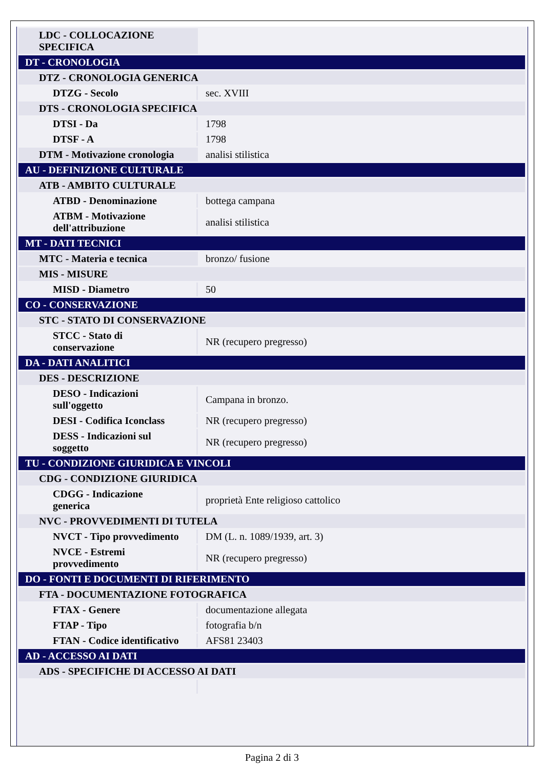| LDC - COLLOCAZIONE SPECIFICA | |
| DT - CRONOLOGIA | |
| DTZ - CRONOLOGIA GENERICA | |
| DTZG - Secolo | sec. XVIII |
| DTS - CRONOLOGIA SPECIFICA | |
| DTSI - Da | 1798 |
| DTSF - A | 1798 |
| DTM - Motivazione cronologia | analisi stilistica |
| AU - DEFINIZIONE CULTURALE | |
| ATB - AMBITO CULTURALE | |
| ATBD - Denominazione | bottega campana |
| ATBM - Motivazione dell'attribuzione | analisi stilistica |
| MT - DATI TECNICI | |
| MTC - Materia e tecnica | bronzo/ fusione |
| MIS - MISURE | |
| MISD - Diametro | 50 |
| CO - CONSERVAZIONE | |
| STC - STATO DI CONSERVAZIONE | |
| STCC - Stato di conservazione | NR (recupero pregresso) |
| DA - DATI ANALITICI | |
| DES - DESCRIZIONE | |
| DESO - Indicazioni sull'oggetto | Campana in bronzo. |
| DESI - Codifica Iconclass | NR (recupero pregresso) |
| DESS - Indicazioni sul soggetto | NR (recupero pregresso) |
| TU - CONDIZIONE GIURIDICA E VINCOLI | |
| CDG - CONDIZIONE GIURIDICA | |
| CDGG - Indicazione generica | proprietà Ente religioso cattolico |
| NVC - PROVVEDIMENTI DI TUTELA | |
| NVCT - Tipo provvedimento | DM (L. n. 1089/1939, art. 3) |
| NVCE - Estremi provvedimento | NR (recupero pregresso) |
| DO - FONTI E DOCUMENTI DI RIFERIMENTO | |
| FTA - DOCUMENTAZIONE FOTOGRAFICA | |
| FTAX - Genere | documentazione allegata |
| FTAP - Tipo | fotografia b/n |
| FTAN - Codice identificativo | AFS81 23403 |
| AD - ACCESSO AI DATI | |
| ADS - SPECIFICHE DI ACCESSO AI DATI | |
Pagina 2 di 3